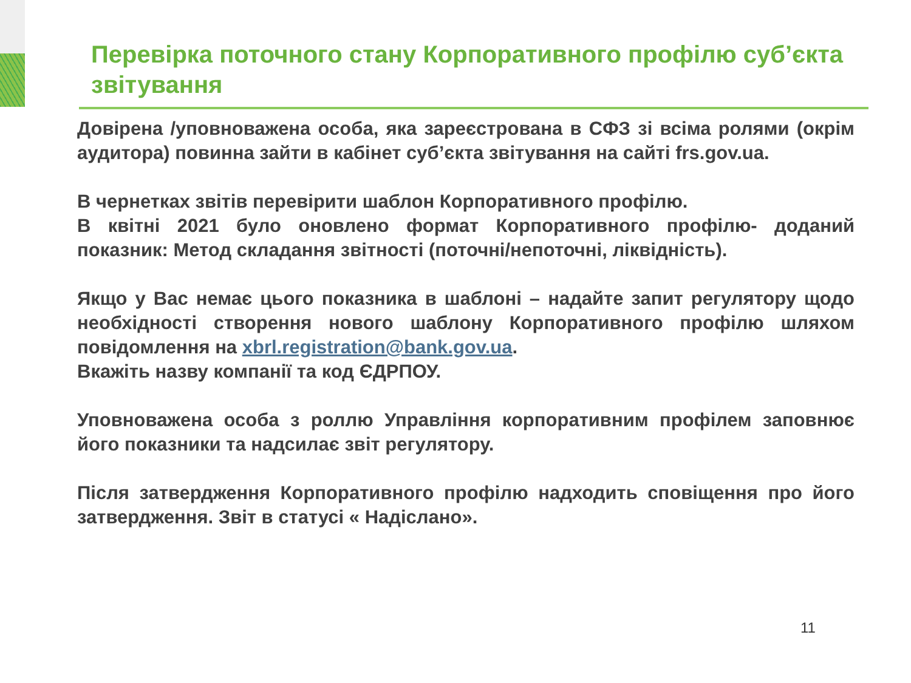Перевірка поточного стану Корпоративного профілю суб’єкта звітування
Довірена /уповноважена особа, яка зареєстрована в СФЗ зі всіма ролями (окрім аудитора) повинна зайти в кабінет суб’єкта звітування на сайті frs.gov.ua.
В чернетках звітів перевірити шаблон Корпоративного профілю.
В квітні 2021 було оновлено формат Корпоративного профілю- доданий показник: Метод складання звітності (поточні/непоточні, ліквідність).
Якщо у Вас немає цього показника в шаблоні – надайте запит регулятору щодо необхідності створення нового шаблону Корпоративного профілю шляхом повідомлення на xbrl.registration@bank.gov.ua.
Вкажіть назву компанії та код ЄДРПОУ.
Уповноважена особа з роллю Управління корпоративним профілем заповнює його показники та надсилає звіт регулятору.
Після затвердження Корпоративного профілю надходить сповіщення про його затвердження. Звіт в статусі « Надіслано».
11